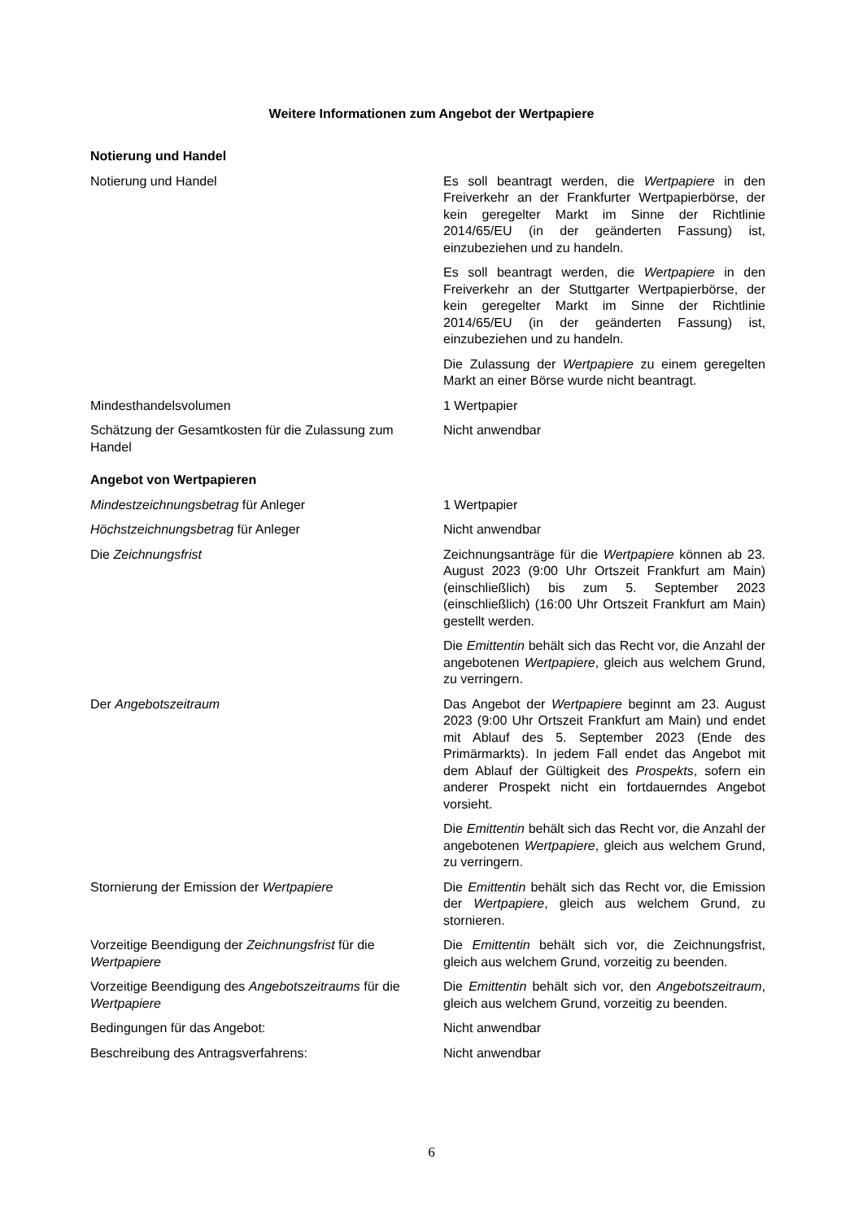Weitere Informationen zum Angebot der Wertpapiere
| Notierung und Handel | |
| Notierung und Handel | Es soll beantragt werden, die Wertpapiere in den Freiverkehr an der Frankfurter Wertpapierbörse, der kein geregelter Markt im Sinne der Richtlinie 2014/65/EU (in der geänderten Fassung) ist, einzubeziehen und zu handeln. Es soll beantragt werden, die Wertpapiere in den Freiverkehr an der Stuttgarter Wertpapierbörse, der kein geregelter Markt im Sinne der Richtlinie 2014/65/EU (in der geänderten Fassung) ist, einzubeziehen und zu handeln. Die Zulassung der Wertpapiere zu einem geregelten Markt an einer Börse wurde nicht beantragt. |
| Mindesthandelsvolumen | 1 Wertpapier |
| Schätzung der Gesamtkosten für die Zulassung zum Handel | Nicht anwendbar |
| Angebot von Wertpapieren | |
| Mindestzeichnungsbetrag für Anleger | 1 Wertpapier |
| Höchstzeichnungsbetrag für Anleger | Nicht anwendbar |
| Die Zeichnungsfrist | Zeichnungsanträge für die Wertpapiere können ab 23. August 2023 (9:00 Uhr Ortszeit Frankfurt am Main) (einschließlich) bis zum 5. September 2023 (einschließlich) (16:00 Uhr Ortszeit Frankfurt am Main) gestellt werden. Die Emittentin behält sich das Recht vor, die Anzahl der angebotenen Wertpapiere , gleich aus welchem Grund, zu verringern. |
| Der Angebotszeitraum | Das Angebot der Wertpapiere beginnt am 23. August 2023 (9:00 Uhr Ortszeit Frankfurt am Main) und endet mit Ablauf des 5. September 2023 (Ende des Primärmarkts). In jedem Fall endet das Angebot mit dem Ablauf der Gültigkeit des Prospekts , sofern ein anderer Prospekt nicht ein fortdauerndes Angebot vorsieht. Die Emittentin behält sich das Recht vor, die Anzahl der angebotenen Wertpapiere , gleich aus welchem Grund, zu verringern. |
| Stornierung der Emission der Wertpapiere | Die Emittentin behält sich das Recht vor, die Emission der Wertpapiere , gleich aus welchem Grund, zu stornieren. |
| Vorzeitige Beendigung der Zeichnungsfrist für die Wertpapiere | Die Emittentin behält sich vor, die Zeichnungsfrist, gleich aus welchem Grund, vorzeitig zu beenden. |
| Vorzeitige Beendigung des Angebotszeitraums für die Wertpapiere | Die Emittentin behält sich vor, den Angebotszeitraum , gleich aus welchem Grund, vorzeitig zu beenden. |
| Bedingungen für das Angebot: | Nicht anwendbar |
| Beschreibung des Antragsverfahrens: | Nicht anwendbar |
6